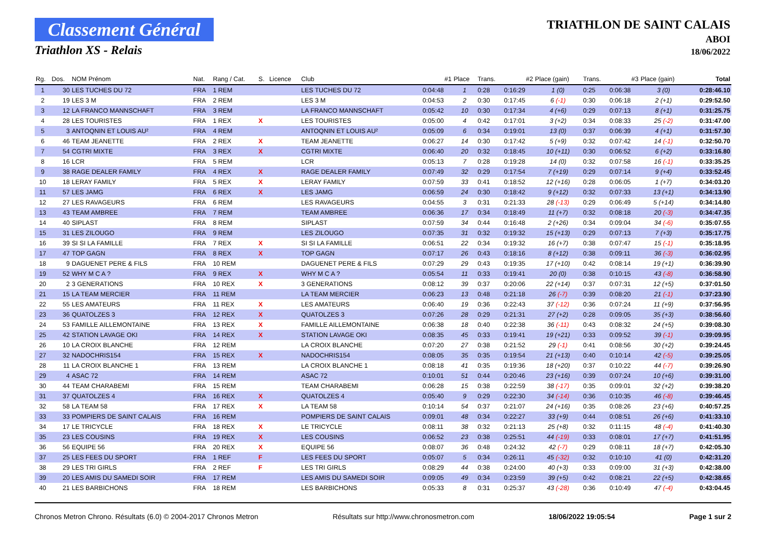Classement Général
Triathlon XS - Relais
TRIATHLON DE SAINT CALAIS
ABOI
18/06/2022
| Rg. | Dos. | NOM Prénom | Nat. | Rang / Cat. | S. | Licence | Club | #1 | Place | Trans. | #2 | Place (gain) | Trans. | #3 | Place (gain) | Total |
| --- | --- | --- | --- | --- | --- | --- | --- | --- | --- | --- | --- | --- | --- | --- | --- | --- |
| 1 | 30 | LES TUCHES DU 72 | FRA | 1 REM | | | LES TUCHES DU 72 | 0:04:48 | 1 | 0:28 | 0:16:29 | 1 (0) | 0:25 | 0:06:38 | 3 (0) | 0:28:46.10 |
| 2 | 19 | LES 3 M | FRA | 2 REM | | | LES 3 M | 0:04:53 | 2 | 0:30 | 0:17:45 | 6 (-1) | 0:30 | 0:06:18 | 2 (+1) | 0:29:52.50 |
| 3 | 12 | LA FRANCO MANNSCHAFT | FRA | 3 REM | | | LA FRANCO MANNSCHAFT | 0:05:42 | 10 | 0:30 | 0:17:34 | 4 (+6) | 0:29 | 0:07:13 | 8 (+1) | 0:31:25.75 |
| 4 | 28 | LES TOURISTES | FRA | 1 REX | X | | LES TOURISTES | 0:05:00 | 4 | 0:42 | 0:17:01 | 3 (+2) | 0:34 | 0:08:33 | 25 (-2) | 0:31:47.00 |
| 5 | 3 | ANTOQNIN ET LOUIS AU² | FRA | 4 REM | | | ANTOQNIN ET LOUIS AU² | 0:05:09 | 6 | 0:34 | 0:19:01 | 13 (0) | 0:37 | 0:06:39 | 4 (+1) | 0:31:57.30 |
| 6 | 46 | TEAM JEANETTE | FRA | 2 REX | X | | TEAM JEANETTE | 0:06:27 | 14 | 0:30 | 0:17:42 | 5 (+9) | 0:32 | 0:07:42 | 14 (-1) | 0:32:50.70 |
| 7 | 54 | CGTRI MIXTE | FRA | 3 REX | X | | CGTRI MIXTE | 0:06:40 | 20 | 0:32 | 0:18:45 | 10 (+11) | 0:30 | 0:06:52 | 6 (+2) | 0:33:16.80 |
| 8 | 16 | LCR | FRA | 5 REM | | | LCR | 0:05:13 | 7 | 0:28 | 0:19:28 | 14 (0) | 0:32 | 0:07:58 | 16 (-1) | 0:33:35.25 |
| 9 | 38 | RAGE DEALER FAMILY | FRA | 4 REX | X | | RAGE DEALER FAMILY | 0:07:49 | 32 | 0:29 | 0:17:54 | 7 (+19) | 0:29 | 0:07:14 | 9 (+4) | 0:33:52.45 |
| 10 | 18 | LERAY FAMILY | FRA | 5 REX | X | | LERAY FAMILY | 0:07:59 | 33 | 0:41 | 0:18:52 | 12 (+16) | 0:28 | 0:06:05 | 1 (+7) | 0:34:03.20 |
| 11 | 57 | LES JAMG | FRA | 6 REX | X | | LES JAMG | 0:06:59 | 24 | 0:30 | 0:18:42 | 9 (+12) | 0:32 | 0:07:33 | 13 (+1) | 0:34:13.90 |
| 12 | 27 | LES RAVAGEURS | FRA | 6 REM | | | LES RAVAGEURS | 0:04:55 | 3 | 0:31 | 0:21:33 | 28 (-13) | 0:29 | 0:06:49 | 5 (+14) | 0:34:14.80 |
| 13 | 43 | TEAM AMBREE | FRA | 7 REM | | | TEAM AMBREE | 0:06:36 | 17 | 0:34 | 0:18:49 | 11 (+7) | 0:32 | 0:08:18 | 20 (-3) | 0:34:47.35 |
| 14 | 40 | SIPLAST | FRA | 8 REM | | | SIPLAST | 0:07:59 | 34 | 0:44 | 0:16:48 | 2 (+26) | 0:34 | 0:09:04 | 34 (-6) | 0:35:07.55 |
| 15 | 31 | LES ZILOUGO | FRA | 9 REM | | | LES ZILOUGO | 0:07:35 | 31 | 0:32 | 0:19:32 | 15 (+13) | 0:29 | 0:07:13 | 7 (+3) | 0:35:17.75 |
| 16 | 39 | SI SI LA FAMILLE | FRA | 7 REX | X | | SI SI LA FAMILLE | 0:06:51 | 22 | 0:34 | 0:19:32 | 16 (+7) | 0:38 | 0:07:47 | 15 (-1) | 0:35:18.95 |
| 17 | 47 | TOP GAGN | FRA | 8 REX | X | | TOP GAGN | 0:07:17 | 26 | 0:43 | 0:18:16 | 8 (+12) | 0:38 | 0:09:11 | 36 (-3) | 0:36:02.95 |
| 18 | 9 | DAGUENET PERE & FILS | FRA | 10 REM | | | DAGUENET PERE & FILS | 0:07:29 | 29 | 0:43 | 0:19:35 | 17 (+10) | 0:42 | 0:08:14 | 19 (+1) | 0:36:39.90 |
| 19 | 52 | WHY M C A ? | FRA | 9 REX | X | | WHY M C A ? | 0:05:54 | 11 | 0:33 | 0:19:41 | 20 (0) | 0:38 | 0:10:15 | 43 (-8) | 0:36:58.90 |
| 20 | 2 | 3 GENERATIONS | FRA | 10 REX | X | | 3 GENERATIONS | 0:08:12 | 39 | 0:37 | 0:20:06 | 22 (+14) | 0:37 | 0:07:31 | 12 (+5) | 0:37:01.50 |
| 21 | 15 | LA TEAM MERCIER | FRA | 11 REM | | | LA TEAM MERCIER | 0:06:23 | 13 | 0:48 | 0:21:18 | 26 (-7) | 0:39 | 0:08:20 | 21 (-1) | 0:37:23.90 |
| 22 | 55 | LES AMATEURS | FRA | 11 REX | X | | LES AMATEURS | 0:06:40 | 19 | 0:36 | 0:22:43 | 37 (-12) | 0:36 | 0:07:24 | 11 (+9) | 0:37:56.95 |
| 23 | 36 | QUATOLZES 3 | FRA | 12 REX | X | | QUATOLZES 3 | 0:07:26 | 28 | 0:29 | 0:21:31 | 27 (+2) | 0:28 | 0:09:05 | 35 (+3) | 0:38:56.60 |
| 24 | 53 | FAMILLE AILLEMONTAINE | FRA | 13 REX | X | | FAMILLE AILLEMONTAINE | 0:06:38 | 18 | 0:40 | 0:22:38 | 36 (-11) | 0:43 | 0:08:32 | 24 (+5) | 0:39:08.30 |
| 25 | 42 | STATION LAVAGE OKI | FRA | 14 REX | X | | STATION LAVAGE OKI | 0:08:35 | 45 | 0:33 | 0:19:41 | 19 (+21) | 0:33 | 0:09:52 | 39 (-1) | 0:39:09.95 |
| 26 | 10 | LA CROIX BLANCHE | FRA | 12 REM | | | LA CROIX BLANCHE | 0:07:20 | 27 | 0:38 | 0:21:52 | 29 (-1) | 0:41 | 0:08:56 | 30 (+2) | 0:39:24.45 |
| 27 | 32 | NADOCHRIS154 | FRA | 15 REX | X | | NADOCHRIS154 | 0:08:05 | 35 | 0:35 | 0:19:54 | 21 (+13) | 0:40 | 0:10:14 | 42 (-5) | 0:39:25.05 |
| 28 | 11 | LA CROIX BLANCHE 1 | FRA | 13 REM | | | LA CROIX BLANCHE 1 | 0:08:18 | 41 | 0:35 | 0:19:36 | 18 (+20) | 0:37 | 0:10:22 | 44 (-7) | 0:39:26.90 |
| 29 | 4 | ASAC 72 | FRA | 14 REM | | | ASAC 72 | 0:10:01 | 51 | 0:44 | 0:20:46 | 23 (+16) | 0:39 | 0:07:24 | 10 (+6) | 0:39:31.00 |
| 30 | 44 | TEAM CHARABEMI | FRA | 15 REM | | | TEAM CHARABEMI | 0:06:28 | 15 | 0:38 | 0:22:59 | 38 (-17) | 0:35 | 0:09:01 | 32 (+2) | 0:39:38.20 |
| 31 | 37 | QUATOLZES 4 | FRA | 16 REX | X | | QUATOLZES 4 | 0:05:40 | 9 | 0:29 | 0:22:30 | 34 (-14) | 0:36 | 0:10:35 | 46 (-8) | 0:39:46.45 |
| 32 | 58 | LA TEAM 58 | FRA | 17 REX | X | | LA TEAM 58 | 0:10:14 | 54 | 0:37 | 0:21:07 | 24 (+16) | 0:35 | 0:08:26 | 23 (+6) | 0:40:57.25 |
| 33 | 33 | POMPIERS DE SAINT CALAIS | FRA | 16 REM | | | POMPIERS DE SAINT CALAIS | 0:09:01 | 48 | 0:34 | 0:22:27 | 33 (+9) | 0:44 | 0:08:51 | 26 (+6) | 0:41:33.10 |
| 34 | 17 | LE TRICYCLE | FRA | 18 REX | X | | LE TRICYCLE | 0:08:11 | 38 | 0:32 | 0:21:13 | 25 (+8) | 0:32 | 0:11:15 | 48 (-4) | 0:41:40.30 |
| 35 | 23 | LES COUSINS | FRA | 19 REX | X | | LES COUSINS | 0:06:52 | 23 | 0:38 | 0:25:51 | 44 (-19) | 0:33 | 0:08:01 | 17 (+7) | 0:41:51.95 |
| 36 | 56 | EQUIPE 56 | FRA | 20 REX | X | | EQUIPE 56 | 0:08:07 | 36 | 0:48 | 0:24:32 | 42 (-7) | 0:29 | 0:08:11 | 18 (+7) | 0:42:05.30 |
| 37 | 25 | LES FEES DU SPORT | FRA | 1 REF | F | | LES FEES DU SPORT | 0:05:07 | 5 | 0:34 | 0:26:11 | 45 (-32) | 0:32 | 0:10:10 | 41 (0) | 0:42:31.20 |
| 38 | 29 | LES TRI GIRLS | FRA | 2 REF | F | | LES TRI GIRLS | 0:08:29 | 44 | 0:38 | 0:24:00 | 40 (+3) | 0:33 | 0:09:00 | 31 (+3) | 0:42:38.00 |
| 39 | 20 | LES AMIS DU SAMEDI SOIR | FRA | 17 REM | | | LES AMIS DU SAMEDI SOIR | 0:09:05 | 49 | 0:34 | 0:23:59 | 39 (+5) | 0:42 | 0:08:21 | 22 (+5) | 0:42:38.65 |
| 40 | 21 | LES BARBICHONS | FRA | 18 REM | | | LES BARBICHONS | 0:05:33 | 8 | 0:31 | 0:25:37 | 43 (-28) | 0:36 | 0:10:49 | 47 (-4) | 0:43:04.45 |
Chronos Metron Chrono. Résultats (6.0) © 2004-2017 Chronos Metron Résultats sur http://www.chronosmetron.com 18/06/2022 19:05:54 Page 1 sur 2